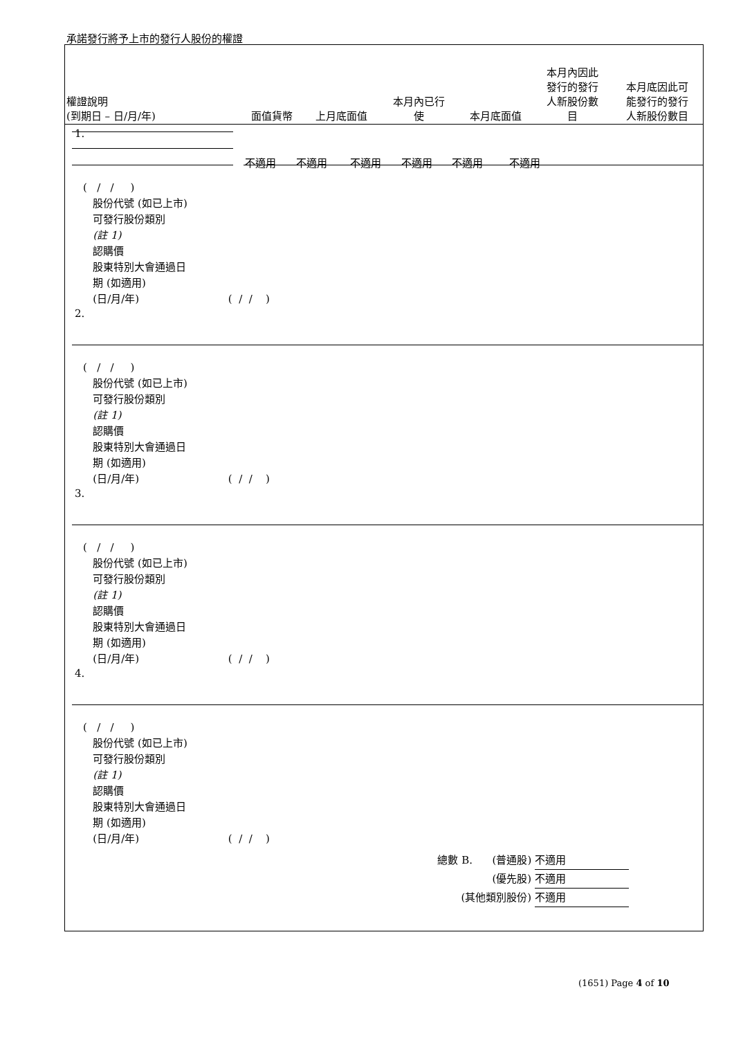承諾發行將予上市的發行人股份的權證
| 權證說明 (到期日 – 日/月/年) | 面值貨幣 | 上月底面值 | 本月內已行 使 | 本月底面值 | 本月內因此 發行的發行 人新股份數 目 | 本月底因此可 能發行的發行 人新股份數目 |
1.
不適用 不適用 不適用 不適用 不適用 不適用
( / / )
股份代號 (如已上市)
可發行股份類別
(註 1)
認購價
股東特別大會通過日
期 (如適用)
(日/月/年) ( / / )
2.
( / / )
股份代號 (如已上市)
可發行股份類別
(註 1)
認購價
股東特別大會通過日
期 (如適用)
(日/月/年) ( / / )
3.
( / / )
股份代號 (如已上市)
可發行股份類別
(註 1)
認購價
股東特別大會通過日
期 (如適用)
(日/月/年) ( / / )
4.
( / / )
股份代號 (如已上市)
可發行股份類別
(註 1)
認購價
股東特別大會通過日
期 (如適用)
(日/月/年) ( / / )
總數 B. (普通股) 不適用
(優先股) 不適用
(其他類別股份) 不適用
(1651) Page 4 of 10